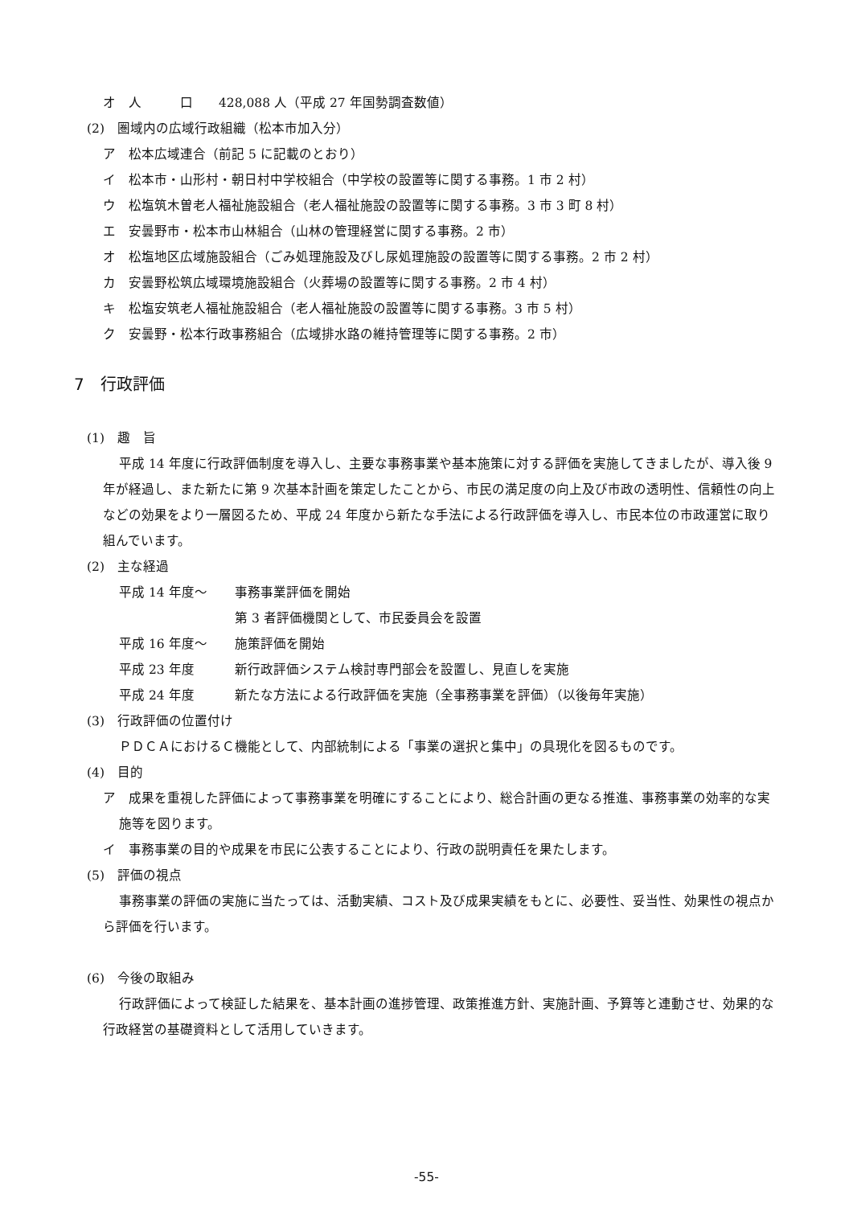オ　人　　　口　　428,088 人（平成 27 年国勢調査数値）
(2)　圏域内の広域行政組織（松本市加入分）
ア　松本広域連合（前記 5 に記載のとおり）
イ　松本市・山形村・朝日村中学校組合（中学校の設置等に関する事務。1 市 2 村）
ウ　松塩筑木曽老人福祉施設組合（老人福祉施設の設置等に関する事務。3 市 3 町 8 村）
エ　安曇野市・松本市山林組合（山林の管理経営に関する事務。2 市）
オ　松塩地区広域施設組合（ごみ処理施設及びし尿処理施設の設置等に関する事務。2 市 2 村）
カ　安曇野松筑広域環境施設組合（火葬場の設置等に関する事務。2 市 4 村）
キ　松塩安筑老人福祉施設組合（老人福祉施設の設置等に関する事務。3 市 5 村）
ク　安曇野・松本行政事務組合（広域排水路の維持管理等に関する事務。2 市）
7　行政評価
(1)　趣　旨
平成 14 年度に行政評価制度を導入し、主要な事務事業や基本施策に対する評価を実施してきましたが、導入後 9 年が経過し、また新たに第 9 次基本計画を策定したことから、市民の満足度の向上及び市政の透明性、信頼性の向上などの効果をより一層図るため、平成 24 年度から新たな手法による行政評価を導入し、市民本位の市政運営に取り組んでいます。
(2)　主な経過
平成 14 年度～ 事務事業評価を開始
第 3 者評価機関として、市民委員会を設置
平成 16 年度～ 施策評価を開始
平成 23 年度 新行政評価システム検討専門部会を設置し、見直しを実施
平成 24 年度 新たな方法による行政評価を実施（全事務事業を評価）（以後毎年実施）
(3)　行政評価の位置付け
ＰＤＣＡにおけるＣ機能として、内部統制による「事業の選択と集中」の具現化を図るものです。
(4)　目的
ア　成果を重視した評価によって事務事業を明確にすることにより、総合計画の更なる推進、事務事業の効率的な実施等を図ります。
イ　事務事業の目的や成果を市民に公表することにより、行政の説明責任を果たします。
(5)　評価の視点
事務事業の評価の実施に当たっては、活動実績、コスト及び成果実績をもとに、必要性、妥当性、効果性の視点から評価を行います。
(6)　今後の取組み
行政評価によって検証した結果を、基本計画の進捗管理、政策推進方針、実施計画、予算等と連動させ、効果的な行政経営の基礎資料として活用していきます。
-55-